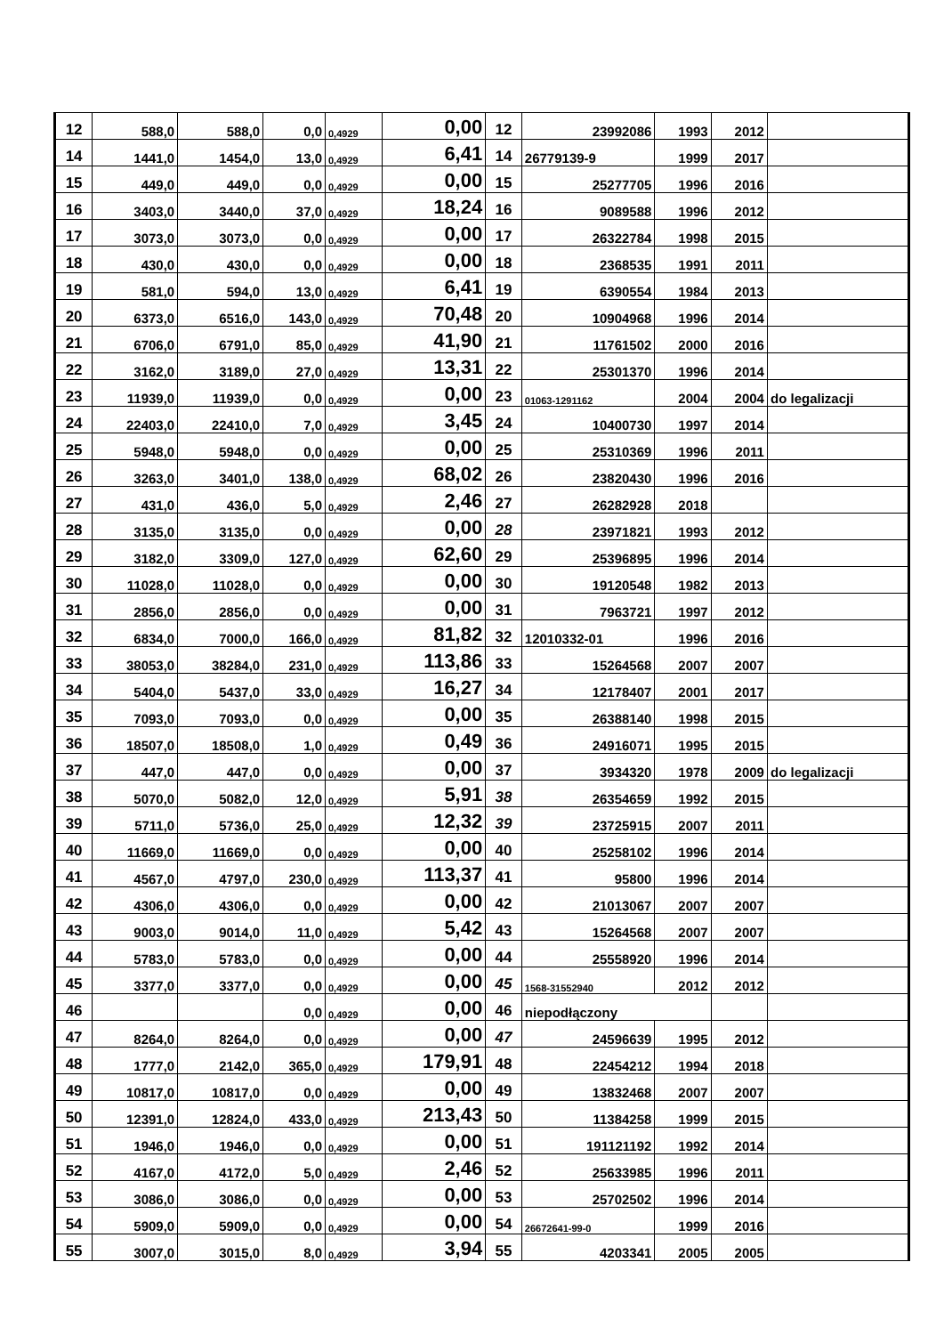| 12 | 588,0 | 588,0 | 0,0 | 0,4929 | 0,00 | 12 | 23992086 | 1993 | 2012 | |
| 14 | 1441,0 | 1454,0 | 13,0 | 0,4929 | 6,41 | 14 | 26779139-9 | 1999 | 2017 | |
| 15 | 449,0 | 449,0 | 0,0 | 0,4929 | 0,00 | 15 | 25277705 | 1996 | 2016 | |
| 16 | 3403,0 | 3440,0 | 37,0 | 0,4929 | 18,24 | 16 | 9089588 | 1996 | 2012 | |
| 17 | 3073,0 | 3073,0 | 0,0 | 0,4929 | 0,00 | 17 | 26322784 | 1998 | 2015 | |
| 18 | 430,0 | 430,0 | 0,0 | 0,4929 | 0,00 | 18 | 2368535 | 1991 | 2011 | |
| 19 | 581,0 | 594,0 | 13,0 | 0,4929 | 6,41 | 19 | 6390554 | 1984 | 2013 | |
| 20 | 6373,0 | 6516,0 | 143,0 | 0,4929 | 70,48 | 20 | 10904968 | 1996 | 2014 | |
| 21 | 6706,0 | 6791,0 | 85,0 | 0,4929 | 41,90 | 21 | 11761502 | 2000 | 2016 | |
| 22 | 3162,0 | 3189,0 | 27,0 | 0,4929 | 13,31 | 22 | 25301370 | 1996 | 2014 | |
| 23 | 11939,0 | 11939,0 | 0,0 | 0,4929 | 0,00 | 23 | 01063-1291162 | 2004 | 2004 | do legalizacji |
| 24 | 22403,0 | 22410,0 | 7,0 | 0,4929 | 3,45 | 24 | 10400730 | 1997 | 2014 | |
| 25 | 5948,0 | 5948,0 | 0,0 | 0,4929 | 0,00 | 25 | 25310369 | 1996 | 2011 | |
| 26 | 3263,0 | 3401,0 | 138,0 | 0,4929 | 68,02 | 26 | 23820430 | 1996 | 2016 | |
| 27 | 431,0 | 436,0 | 5,0 | 0,4929 | 2,46 | 27 | 26282928 | 2018 | | |
| 28 | 3135,0 | 3135,0 | 0,0 | 0,4929 | 0,00 | 28 | 23971821 | 1993 | 2012 | |
| 29 | 3182,0 | 3309,0 | 127,0 | 0,4929 | 62,60 | 29 | 25396895 | 1996 | 2014 | |
| 30 | 11028,0 | 11028,0 | 0,0 | 0,4929 | 0,00 | 30 | 19120548 | 1982 | 2013 | |
| 31 | 2856,0 | 2856,0 | 0,0 | 0,4929 | 0,00 | 31 | 7963721 | 1997 | 2012 | |
| 32 | 6834,0 | 7000,0 | 166,0 | 0,4929 | 81,82 | 32 | 12010332-01 | 1996 | 2016 | |
| 33 | 38053,0 | 38284,0 | 231,0 | 0,4929 | 113,86 | 33 | 15264568 | 2007 | 2007 | |
| 34 | 5404,0 | 5437,0 | 33,0 | 0,4929 | 16,27 | 34 | 12178407 | 2001 | 2017 | |
| 35 | 7093,0 | 7093,0 | 0,0 | 0,4929 | 0,00 | 35 | 26388140 | 1998 | 2015 | |
| 36 | 18507,0 | 18508,0 | 1,0 | 0,4929 | 0,49 | 36 | 24916071 | 1995 | 2015 | |
| 37 | 447,0 | 447,0 | 0,0 | 0,4929 | 0,00 | 37 | 3934320 | 1978 | 2009 | do legalizacji |
| 38 | 5070,0 | 5082,0 | 12,0 | 0,4929 | 5,91 | 38 | 26354659 | 1992 | 2015 | |
| 39 | 5711,0 | 5736,0 | 25,0 | 0,4929 | 12,32 | 39 | 23725915 | 2007 | 2011 | |
| 40 | 11669,0 | 11669,0 | 0,0 | 0,4929 | 0,00 | 40 | 25258102 | 1996 | 2014 | |
| 41 | 4567,0 | 4797,0 | 230,0 | 0,4929 | 113,37 | 41 | 95800 | 1996 | 2014 | |
| 42 | 4306,0 | 4306,0 | 0,0 | 0,4929 | 0,00 | 42 | 21013067 | 2007 | 2007 | |
| 43 | 9003,0 | 9014,0 | 11,0 | 0,4929 | 5,42 | 43 | 15264568 | 2007 | 2007 | |
| 44 | 5783,0 | 5783,0 | 0,0 | 0,4929 | 0,00 | 44 | 25558920 | 1996 | 2014 | |
| 45 | 3377,0 | 3377,0 | 0,0 | 0,4929 | 0,00 | 45 | 1568-31552940 | 2012 | 2012 | |
| 46 | | | 0,0 | 0,4929 | 0,00 | 46 | niepodłączony | | | |
| 47 | 8264,0 | 8264,0 | 0,0 | 0,4929 | 0,00 | 47 | 24596639 | 1995 | 2012 | |
| 48 | 1777,0 | 2142,0 | 365,0 | 0,4929 | 179,91 | 48 | 22454212 | 1994 | 2018 | |
| 49 | 10817,0 | 10817,0 | 0,0 | 0,4929 | 0,00 | 49 | 13832468 | 2007 | 2007 | |
| 50 | 12391,0 | 12824,0 | 433,0 | 0,4929 | 213,43 | 50 | 11384258 | 1999 | 2015 | |
| 51 | 1946,0 | 1946,0 | 0,0 | 0,4929 | 0,00 | 51 | 191121192 | 1992 | 2014 | |
| 52 | 4167,0 | 4172,0 | 5,0 | 0,4929 | 2,46 | 52 | 25633985 | 1996 | 2011 | |
| 53 | 3086,0 | 3086,0 | 0,0 | 0,4929 | 0,00 | 53 | 25702502 | 1996 | 2014 | |
| 54 | 5909,0 | 5909,0 | 0,0 | 0,4929 | 0,00 | 54 | 26672641-99-0 | 1999 | 2016 | |
| 55 | 3007,0 | 3015,0 | 8,0 | 0,4929 | 3,94 | 55 | 4203341 | 2005 | 2005 | |